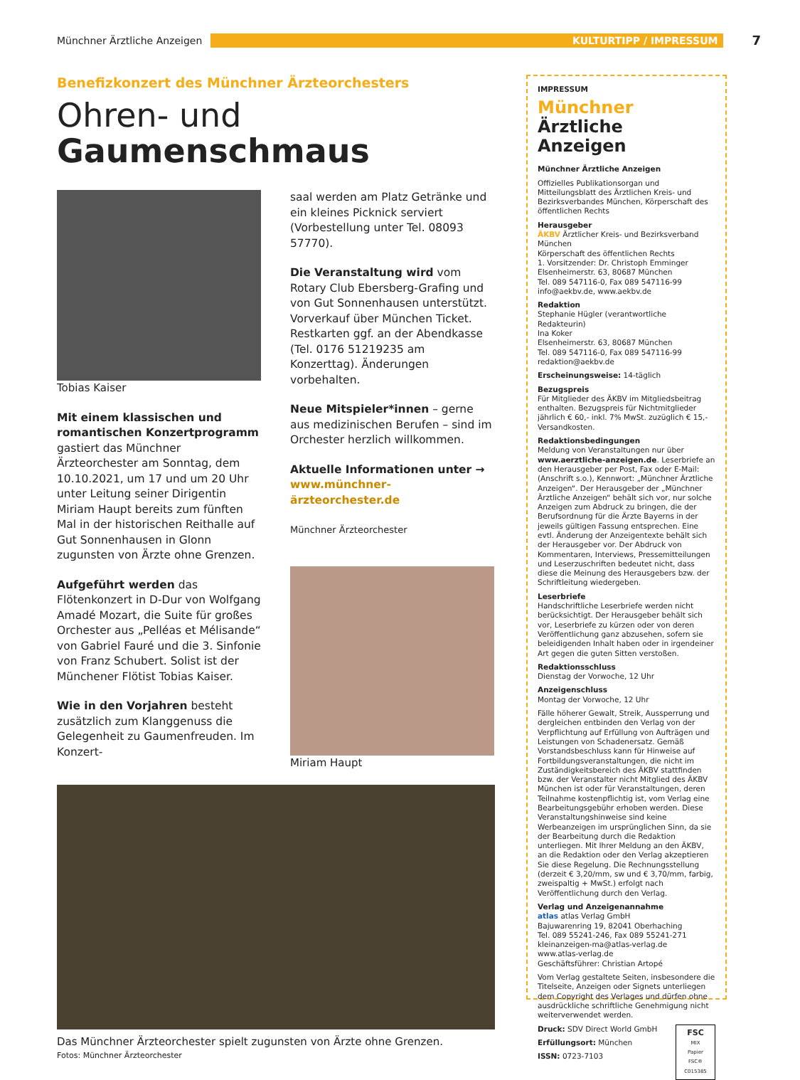Münchner Ärztliche Anzeigen KULTURTIPP / IMPRESSUM
7
Benefizkonzert des Münchner Ärzteorchesters
Ohren- und
Gaumenschmaus
Tobias Kaiser
Mit einem klassischen und romantischen Konzertprogramm gastiert das Münchner Ärzteorchester am Sonntag, dem 10.10.2021, um 17 und um 20 Uhr unter Leitung seiner Dirigentin Miriam Haupt bereits zum fünften Mal in der historischen Reithalle auf Gut Sonnenhausen in Glonn zugunsten von Ärzte ohne Grenzen.
Aufgeführt werden das Flötenkonzert in D-Dur von Wolfgang Amadé Mozart, die Suite für großes Orchester aus „Pelléas et Mélisande“ von Gabriel Fauré und die 3. Sinfonie von Franz Schubert. Solist ist der Münchener Flötist Tobias Kaiser.
Wie in den Vorjahren besteht zusätzlich zum Klanggenuss die Gelegenheit zu Gaumenfreuden. Im Konzert-
saal werden am Platz Getränke und ein kleines Picknick serviert (Vorbestellung unter Tel. 08093 57770).
Die Veranstaltung wird vom Rotary Club Ebersberg-Grafing und von Gut Sonnenhausen unterstützt. Vorverkauf über München Ticket. Restkarten ggf. an der Abendkasse (Tel. 0176 51219235 am Konzerttag). Änderungen vorbehalten.
Neue Mitspieler*innen – gerne aus medizinischen Berufen – sind im Orchester herzlich willkommen.
Aktuelle Informationen unter →
www.münchner-ärzteorchester.de
Münchner Ärzteorchester
Miriam Haupt
Das Münchner Ärzteorchester spielt zugunsten von Ärzte ohne Grenzen.
Fotos: Münchner Ärzteorchester
IMPRESSUM
Münchner Ärztliche Anzeigen
Münchner Ärztliche Anzeigen
Offizielles Publikationsorgan und Mitteilungsblatt des Ärztlichen Kreis- und Bezirksverbandes München, Körperschaft des öffentlichen Rechts
Herausgeber
ÄKBV Ärztlicher Kreis- und Bezirksverband München
Körperschaft des öffentlichen Rechts
1. Vorsitzender: Dr. Christoph Emminger
Elsenheimerstr. 63, 80687 München
Tel. 089 547116-0, Fax 089 547116-99
info@aekbv.de, www.aekbv.de
Redaktion
Stephanie Hügler (verantwortliche Redakteurin)
Ina Koker
Elsenheimerstr. 63, 80687 München
Tel. 089 547116-0, Fax 089 547116-99
redaktion@aekbv.de
Erscheinungsweise: 14-täglich
Bezugspreis
Für Mitglieder des ÄKBV im Mitgliedsbeitrag enthalten. Bezugspreis für Nichtmitglieder jährlich € 60,- inkl. 7% MwSt. zuzüglich € 15,- Versandkosten.
Redaktionsbedingungen
Meldung von Veranstaltungen nur über www.aerztliche-anzeigen.de. Leserbriefe an den Herausgeber per Post, Fax oder E-Mail: (Anschrift s.o.), Kennwort: „Münchner Ärztliche Anzeigen“. Der Herausgeber der „Münchner Ärztliche Anzeigen“ behält sich vor, nur solche Anzeigen zum Abdruck zu bringen, die der Berufsordnung für die Ärzte Bayerns in der jeweils gültigen Fassung entsprechen. Eine evtl. Änderung der Anzeigentexte behält sich der Herausgeber vor. Der Abdruck von Kommentaren, Interviews, Pressemitteilungen und Leserzuschriften bedeutet nicht, dass diese die Meinung des Herausgebers bzw. der Schriftleitung wiedergeben.
Leserbriefe
Handschriftliche Leserbriefe werden nicht berücksichtigt. Der Herausgeber behält sich vor, Leserbriefe zu kürzen oder von deren Veröffentlichung ganz abzusehen, sofern sie beleidigenden Inhalt haben oder in irgendeiner Art gegen die guten Sitten verstoßen.
Redaktionsschluss
Dienstag der Vorwoche, 12 Uhr
Anzeigenschluss
Montag der Vorwoche, 12 Uhr
Fälle höherer Gewalt, Streik, Aussperrung und dergleichen entbinden den Verlag von der Verpflichtung auf Erfüllung von Aufträgen und Leistungen von Schadenersatz. Gemäß Vorstandsbeschluss kann für Hinweise auf Fortbildungsveranstaltungen, die nicht im Zuständigkeitsbereich des ÄKBV stattfinden bzw. der Veranstalter nicht Mitglied des ÄKBV München ist oder für Veranstaltungen, deren Teilnahme kostenpflichtig ist, vom Verlag eine Bearbeitungsgebühr erhoben werden. Diese Veranstaltungshinweise sind keine Werbeanzeigen im ursprünglichen Sinn, da sie der Bearbeitung durch die Redaktion unterliegen. Mit Ihrer Meldung an den ÄKBV, an die Redaktion oder den Verlag akzeptieren Sie diese Regelung. Die Rechnungsstellung (derzeit € 3,20/mm, sw und € 3,70/mm, farbig, zweispaltig + MwSt.) erfolgt nach Veröffentlichung durch den Verlag.
Verlag und Anzeigenannahme
atlas atlas Verlag GmbH
Bajuwarenring 19, 82041 Oberhaching
Tel. 089 55241-246, Fax 089 55241-271
kleinanzeigen-ma@atlas-verlag.de
www.atlas-verlag.de
Geschäftsführer: Christian Artopé
Vom Verlag gestaltete Seiten, insbesondere die Titelseite, Anzeigen oder Signets unterliegen dem Copyright des Verlages und dürfen ohne ausdrückliche schriftliche Genehmigung nicht weiterverwendet werden.
Druck: SDV Direct World GmbH
Erfüllungsort: München
ISSN: 0723-7103
FSC
MIX
Papier
FSC® C015385